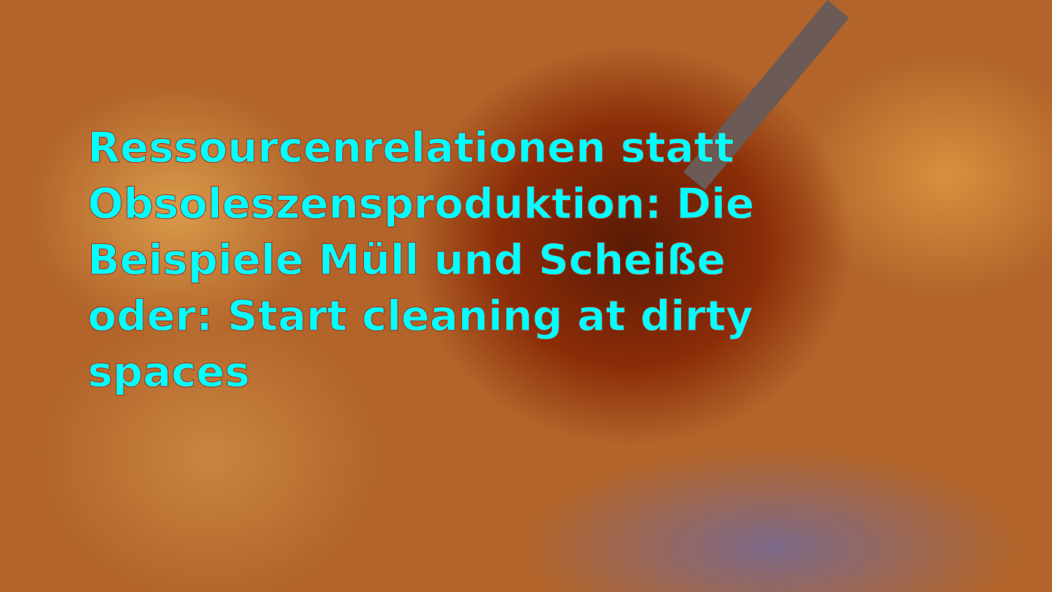Ressourcenrelationen statt Obsoleszensproduktion: Die Beispiele Müll und Scheiße oder: Start cleaning at dirty spaces